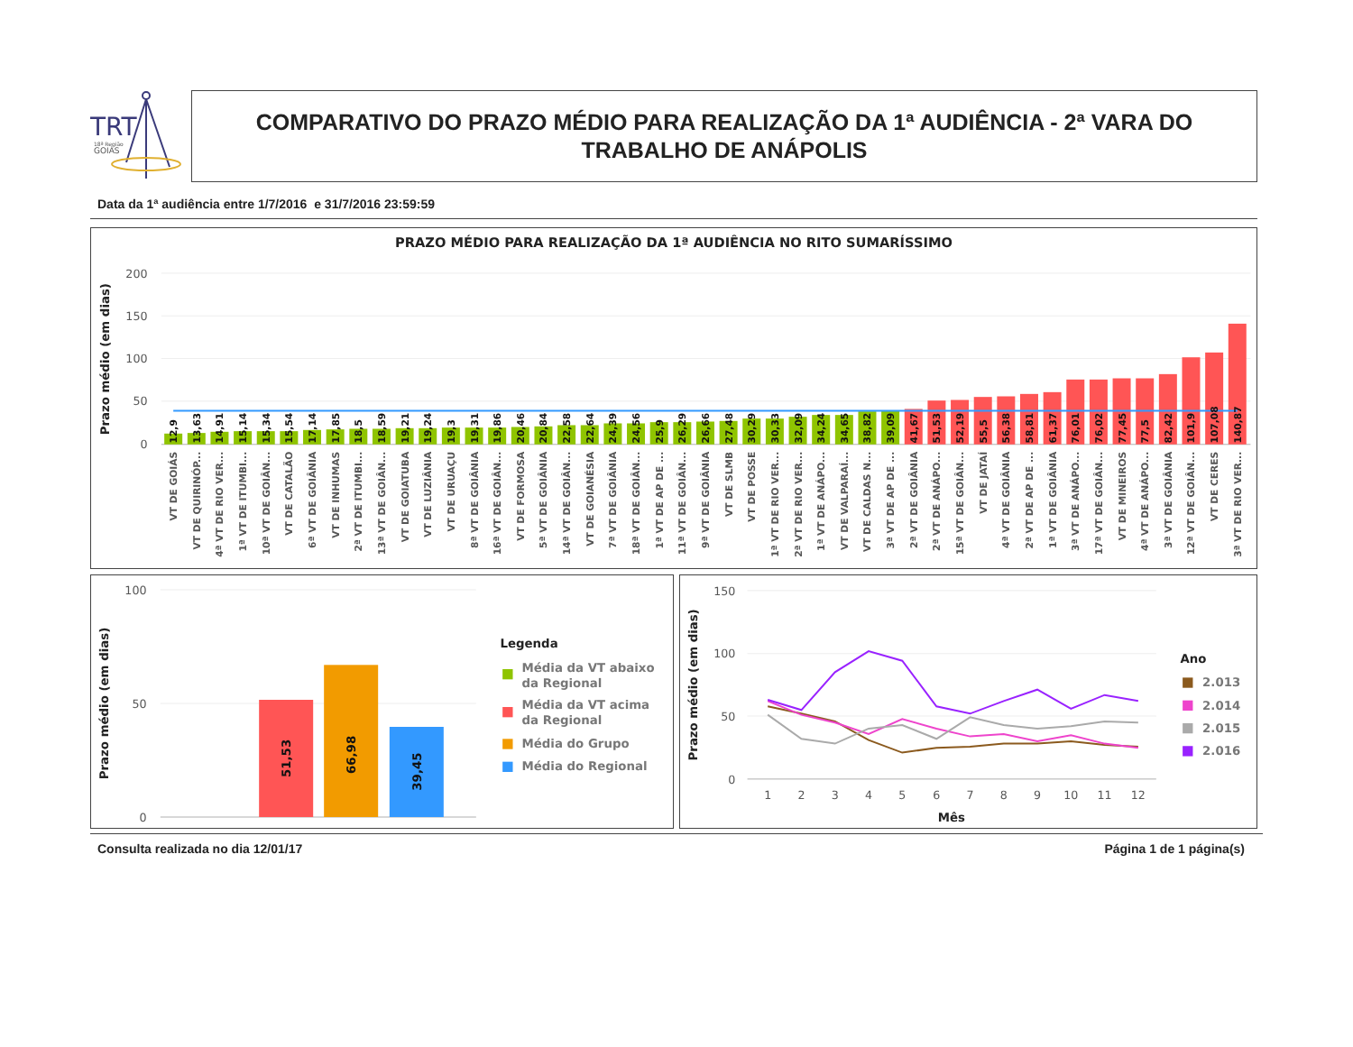TRT
18ª Região
GOIÁS
COMPARATIVO DO PRAZO MÉDIO PARA REALIZAÇÃO DA 1ª AUDIÊNCIA - 2ª VARA DO TRABALHO DE ANÁPOLIS
Data da 1ª audiência entre 1/7/2016 e 31/7/2016 23:59:59
PRAZO MÉDIO PARA REALIZAÇÃO DA 1ª AUDIÊNCIA NO RITO SUMARÍSSIMO
200
150
100
50
0
Prazo médio (em dias)
12,9
13,63
14,91
15,14
15,34
15,54
17,14
17,85
18,5
18,59
19,21
19,24
19,3
19,31
19,86
20,46
20,84
22,58
22,64
24,39
24,56
25,9
26,29
26,66
27,48
30,29
30,33
32,09
34,24
34,65
38,82
39,09
41,67
51,53
52,19
55,5
56,38
58,81
61,37
76,01
76,02
77,45
77,5
82,42
101,9
107,08
140,87
VT DE GOIÁS
VT DE QUIRINÓP...
4ª VT DE RIO VER...
1ª VT DE ITUMBI...
10ª VT DE GOIÂN...
VT DE CATALÃO
6ª VT DE GOIÂNIA
VT DE INHUMAS
2ª VT DE ITUMBI...
13ª VT DE GOIÂN...
VT DE GOIATUBA
VT DE LUZIÂNIA
VT DE URUAÇU
8ª VT DE GOIÂNIA
16ª VT DE GOIÂN...
VT DE FORMOSA
5ª VT DE GOIÂNIA
14ª VT DE GOIÂN...
VT DE GOIANÉSIA
7ª VT DE GOIÂNIA
18ª VT DE GOIÂN...
1ª VT DE AP DE ...
11ª VT DE GOIÂN...
9ª VT DE GOIÂNIA
VT DE SLMB
VT DE POSSE
1ª VT DE RIO VER...
2ª VT DE RIO VER...
1ª VT DE ANÁPO...
VT DE VALPARAÍ...
VT DE CALDAS N...
3ª VT DE AP DE ...
2ª VT DE GOIÂNIA
2ª VT DE ANÁPO...
15ª VT DE GOIÂN...
VT DE JATAÍ
4ª VT DE GOIÂNIA
2ª VT DE AP DE ...
1ª VT DE GOIÂNIA
3ª VT DE ANÁPO...
17ª VT DE GOIÂN...
VT DE MINEIROS
4ª VT DE ANÁPO...
3ª VT DE GOIÂNIA
12ª VT DE GOIÂN...
VT DE CERES
3ª VT DE RIO VER...
100
50
0
Prazo médio (em dias)
51,53
66,98
39,45
Legenda
Média da VT abaixo
da Regional
Média da VT acima
da Regional
Média do Grupo
Média do Regional
150
100
50
0
Prazo médio (em dias)
1
2
3
4
5
6
7
8
9
10
11
12
Mês
Ano
2.013
2.014
2.015
2.016
Consulta realizada no dia 12/01/17 Página 1 de 1 página(s)